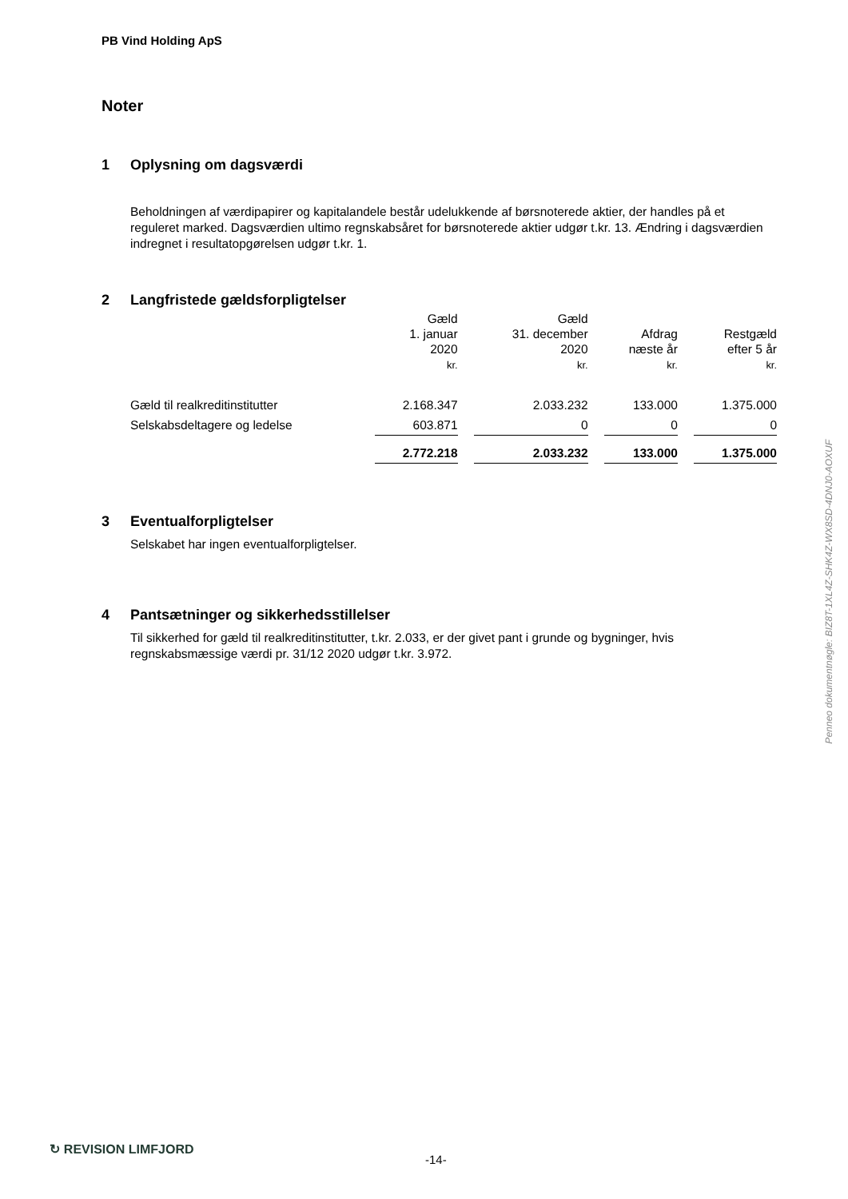PB Vind Holding ApS
Noter
1 Oplysning om dagsværdi
Beholdningen af værdipapirer og kapitalandele består udelukkende af børsnoterede aktier, der handles på et reguleret marked. Dagsværdien ultimo regnskabsåret for børsnoterede aktier udgør t.kr. 13. Ændring i dagsværdien indregnet i resultatopgørelsen udgør t.kr. 1.
2 Langfristede gældsforpligtelser
| | Gæld 1. januar 2020 kr. | | Gæld 31. december 2020 kr. | | Afdrag næste år kr. | | Restgæld efter 5 år kr. |
| Gæld til realkreditinstitutter | 2.168.347 | | 2.033.232 | | 133.000 | | 1.375.000 |
| Selskabsdeltagere og ledelse | 603.871 | | 0 | | 0 | | 0 |
| | 2.772.218 | | 2.033.232 | | 133.000 | | 1.375.000 |
3 Eventualforpligtelser
Selskabet har ingen eventualforpligtelser.
4 Pantsætninger og sikkerhedsstillelser
Til sikkerhed for gæld til realkreditinstitutter, t.kr. 2.033, er der givet pant i grunde og bygninger, hvis regnskabsmæssige værdi pr. 31/12 2020 udgør t.kr. 3.972.
Penneo dokumentnøgle: BIZ8T-1XL4Z-SHK4Z-WX8SD-4DNJ0-AOXUF
↻ REVISION LIMFJORD
-14-